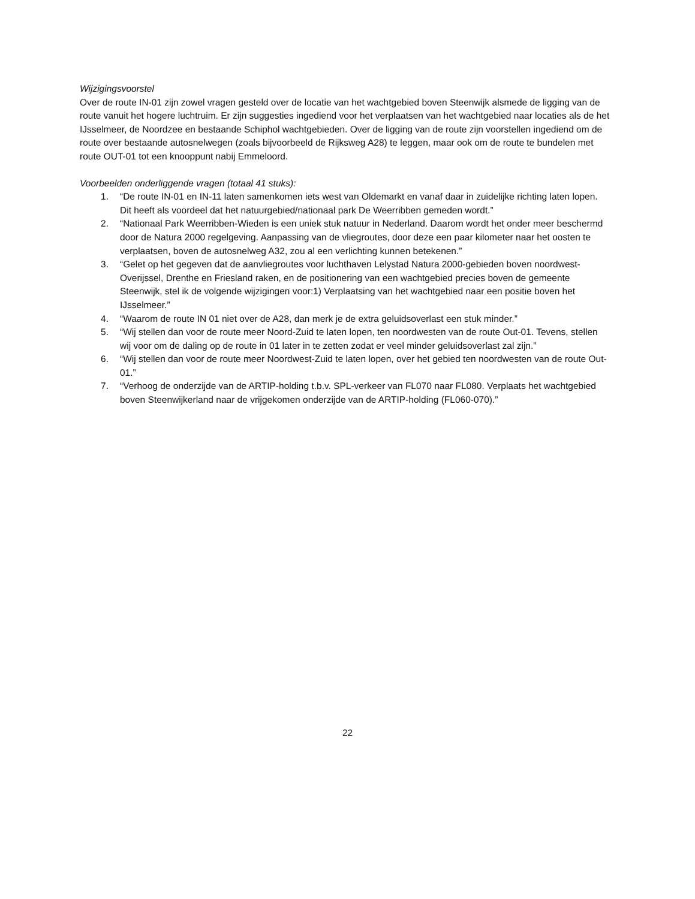Wijzigingsvoorstel
Over de route IN-01 zijn zowel vragen gesteld over de locatie van het wachtgebied boven Steenwijk alsmede de ligging van de route vanuit het hogere luchtruim. Er zijn suggesties ingediend voor het verplaatsen van het wachtgebied naar locaties als de het IJsselmeer, de Noordzee en bestaande Schiphol wachtgebieden. Over de ligging van de route zijn voorstellen ingediend om de route over bestaande autosnelwegen (zoals bijvoorbeeld de Rijksweg A28) te leggen, maar ook om de route te bundelen met route OUT-01 tot een knooppunt nabij Emmeloord.
Voorbeelden onderliggende vragen (totaal 41 stuks):
1. “De route IN-01 en IN-11 laten samenkomen iets west van Oldemarkt en vanaf daar in zuidelijke richting laten lopen. Dit heeft als voordeel dat het natuurgebied/nationaal park De Weerribben gemeden wordt.”
2. “Nationaal Park Weerribben-Wieden is een uniek stuk natuur in Nederland. Daarom wordt het onder meer beschermd door de Natura 2000 regelgeving. Aanpassing van de vliegroutes, door deze een paar kilometer naar het oosten te verplaatsen, boven de autosnelweg A32, zou al een verlichting kunnen betekenen.”
3. “Gelet op het gegeven dat de aanvliegroutes voor luchthaven Lelystad Natura 2000-gebieden boven noordwest-Overijssel, Drenthe en Friesland raken, en de positionering van een wachtgebied precies boven de gemeente Steenwijk, stel ik de volgende wijzigingen voor:1) Verplaatsing van het wachtgebied naar een positie boven het IJsselmeer.”
4. “Waarom de route IN 01 niet over de A28, dan merk je de extra geluidsoverlast een stuk minder.”
5. “Wij stellen dan voor de route meer Noord-Zuid te laten lopen, ten noordwesten van de route Out-01. Tevens, stellen wij voor om de daling op de route in 01 later in te zetten zodat er veel minder geluidsoverlast zal zijn.”
6. “Wij stellen dan voor de route meer Noordwest-Zuid te laten lopen, over het gebied ten noordwesten van de route Out-01.”
7. “Verhoog de onderzijde van de ARTIP-holding t.b.v. SPL-verkeer van FL070 naar FL080. Verplaats het wachtgebied boven Steenwijkerland naar de vrijgekomen onderzijde van de ARTIP-holding (FL060-070).”
22